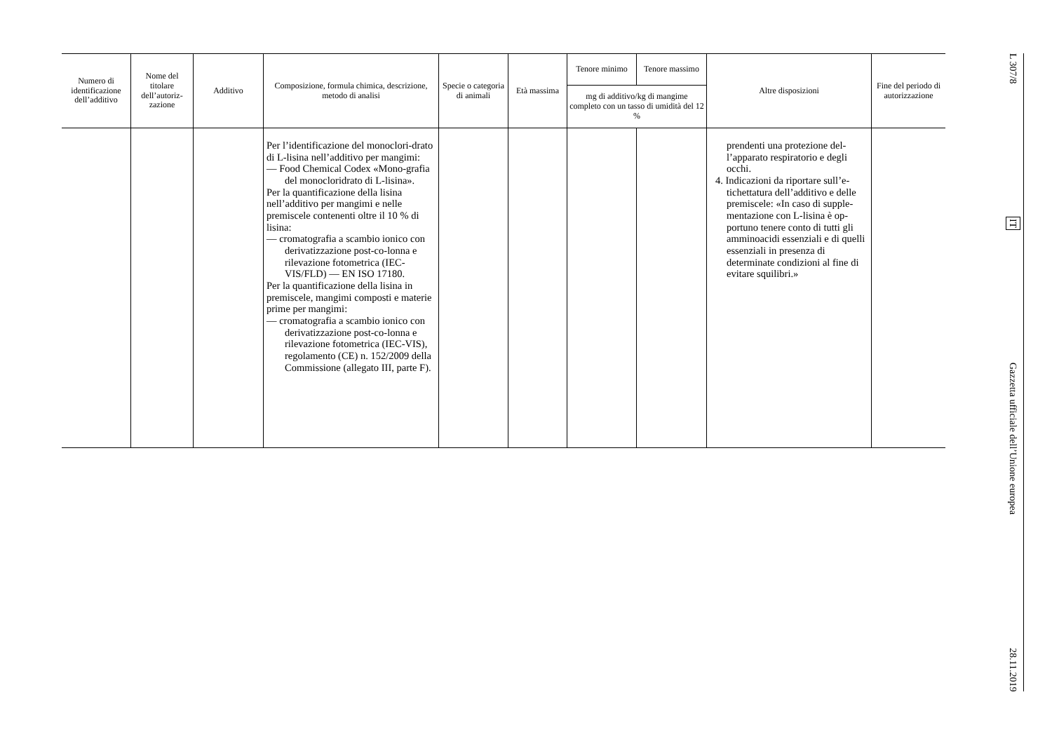| Numero di identificazione dell’additivo | Nome del titolare dell’autoriz-zazione | Additivo | Composizione, formula chimica, descrizione, metodo di analisi | Specie o categoria di animali | Età massima | Tenore minimo | Tenore massimo | Altre disposizioni | Fine del periodo di autorizzazione |
| --- | --- | --- | --- | --- | --- | --- | --- | --- | --- |
| | | | | | | mg di additivo/kg di mangime completo con un tasso di umidità del 12 % | | | |
| | | | Per l’identificazione del monoclori-drato di L-lisina nell’additivo per mangimi: — Food Chemical Codex «Mono-grafia del monocloridrato di L-lisina». Per la quantificazione della lisina nell’additivo per mangimi e nelle premiscele contenenti oltre il 10 % di lisina: — cromatografia a scambio ionico con derivatizzazione post-co-lonna e rilevazione fotometrica (IEC-VIS/FLD) — EN ISO 17180. Per la quantificazione della lisina in premiscele, mangimi composti e materie prime per mangimi: — cromatografia a scambio ionico con derivatizzazione post-co-lonna e rilevazione fotometrica (IEC-VIS), regolamento (CE) n. 152/2009 della Commissione (allegato III, parte F). | | | | | prendenti una protezione del-l’apparato respiratorio e degli occhi. 4. Indicazioni da riportare sull’e-tichettatura dell’additivo e delle premiscele: «In caso di supple-mentazione con L-lisina è op-portuno tenere conto di tutti gli amminoacidi essenziali e di quelli essenziali in presenza di determinate condizioni al fine di evitare squilibri.» | |
L 307/8
IT
Gazzetta ufficiale dell’Unione europea
28.11.2019